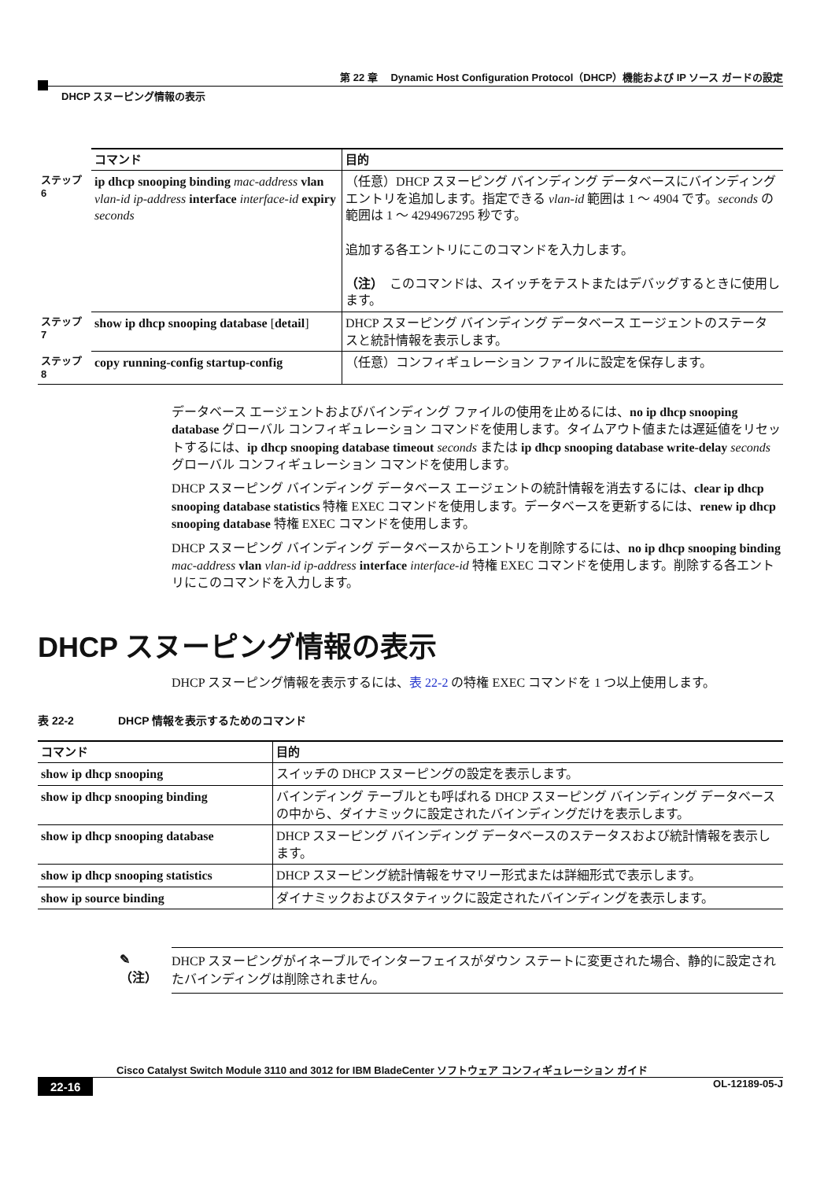第 22 章　 Dynamic Host Configuration Protocol（DHCP）機能および IP ソース ガードの設定
DHCP スヌーピング情報の表示
| | コマンド | 目的 |
| ステップ 6 | ip dhcp snooping binding mac-address vlan vlan-id ip-address interface interface-id expiry seconds | （任意）DHCP スヌーピング バインディング データベースにバインディング エントリを追加します。指定できる vlan-id 範囲は 1 ～ 4904 です。 seconds の範囲は 1 ～ 4294967295 秒です。 追加する各エントリにこのコマンドを入力します。 （注） このコマンドは、スイッチをテストまたはデバッグするときに使用します。 |
| ステップ 7 | show ip dhcp snooping database [ detail ] | DHCP スヌーピング バインディング データベース エージェントのステータスと統計情報を表示します。 |
| ステップ 8 | copy running-config startup-config | （任意）コンフィギュレーション ファイルに設定を保存します。 |
データベース エージェントおよびバインディング ファイルの使用を止めるには、no ip dhcp snooping database グローバル コンフィギュレーション コマンドを使用します。タイムアウト値または遅延値をリセットするには、ip dhcp snooping database timeout seconds または ip dhcp snooping database write-delay seconds グローバル コンフィギュレーション コマンドを使用します。
DHCP スヌーピング バインディング データベース エージェントの統計情報を消去するには、clear ip dhcp snooping database statistics 特権 EXEC コマンドを使用します。データベースを更新するには、renew ip dhcp snooping database 特権 EXEC コマンドを使用します。
DHCP スヌーピング バインディング データベースからエントリを削除するには、no ip dhcp snooping binding mac-address vlan vlan-id ip-address interface interface-id 特権 EXEC コマンドを使用します。削除する各エントリにこのコマンドを入力します。
DHCP スヌーピング情報の表示
DHCP スヌーピング情報を表示するには、表 22-2 の特権 EXEC コマンドを 1 つ以上使用します。
表 22-2　　　　DHCP 情報を表示するためのコマンド
| コマンド | 目的 |
| --- | --- |
| show ip dhcp snooping | スイッチの DHCP スヌーピングの設定を表示します。 |
| show ip dhcp snooping binding | バインディング テーブルとも呼ばれる DHCP スヌーピング バインディング データベースの中から、ダイナミックに設定されたバインディングだけを表示します。 |
| show ip dhcp snooping database | DHCP スヌーピング バインディング データベースのステータスおよび統計情報を表示します。 |
| show ip dhcp snooping statistics | DHCP スヌーピング統計情報をサマリー形式または詳細形式で表示します。 |
| show ip source binding | ダイナミックおよびスタティックに設定されたバインディングを表示します。 |
✎
（注）
DHCP スヌーピングがイネーブルでインターフェイスがダウン ステートに変更された場合、静的に設定されたバインディングは削除されません。
Cisco Catalyst Switch Module 3110 and 3012 for IBM BladeCenter ソフトウェア コンフィギュレーション ガイド
22-16 OL-12189-05-J